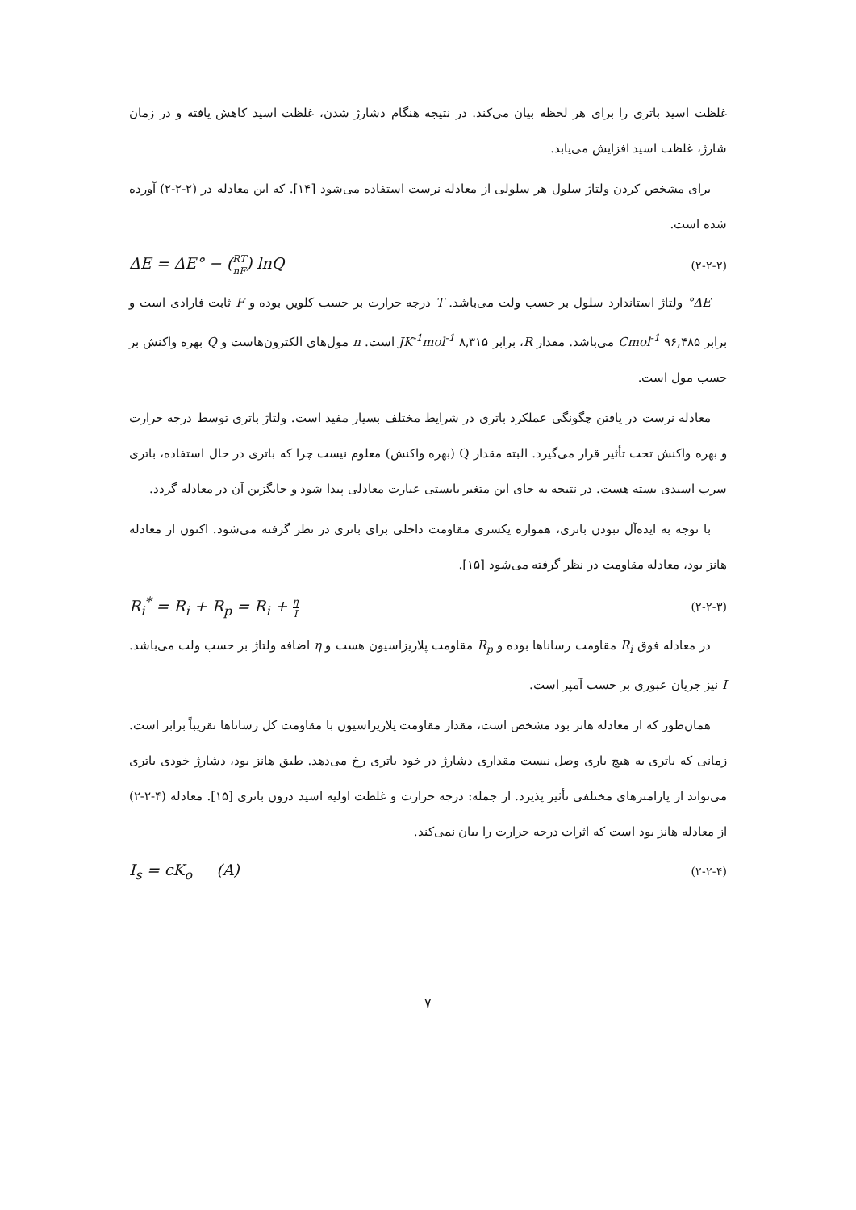غلظت اسید باتری را برای هر لحظه بیان می‌کند. در نتیجه هنگام دشارژ شدن، غلظت اسید کاهش یافته و در زمان شارژ، غلظت اسید افزایش می‌یابد.
برای مشخص کردن ولتاژ سلول هر سلولی از معادله نرست استفاده می‌شود [۱۴]. که این معادله در (۲-۲-۲) آورده شده است.
ΔE = ΔE° − (RT nF) lnQ (۲-۲-۲)
ΔE° ولتاژ استاندارد سلول بر حسب ولت می‌باشد. T درجه حرارت بر حسب کلوین بوده و F ثابت فارادی است و برابر Cmol<sup>-1</sup> ۹۶,۴۸۵ می‌باشد. مقدار R، برابر JK<sup>-1</sup>mol<sup>-1</sup> ۸,۳۱۵ است. n مول‌های الکترون‌هاست و Q بهره واکنش بر حسب مول است.
معادله نرست در یافتن چگونگی عملکرد باتری در شرایط مختلف بسیار مفید است. ولتاژ باتری توسط درجه حرارت و بهره واکنش تحت تأثیر قرار می‌گیرد. البته مقدار Q (بهره واکنش) معلوم نیست چرا که باتری در حال استفاده، باتری سرب اسیدی بسته هست. در نتیجه به جای این متغیر بایستی عبارت معادلی پیدا شود و جایگزین آن در معادله گردد.
با توجه به ایده‌آل نبودن باتری، همواره یکسری مقاومت داخلی برای باتری در نظر گرفته می‌شود. اکنون از معادله هانز بود، معادله مقاومت در نظر گرفته می‌شود [۱۵].
R<sub>i</sub><sup>*</sup> = R<sub>i</sub> + R<sub>p</sub> = R<sub>i</sub> + η I (۲-۲-۳)
در معادله فوق R<sub>i</sub> مقاومت رساناها بوده و R<sub>p</sub> مقاومت پلاریزاسیون هست و η اضافه ولتاژ بر حسب ولت می‌باشد. I نیز جریان عبوری بر حسب آمپر است.
همان‌طور که از معادله هانز بود مشخص است، مقدار مقاومت پلاریزاسیون با مقاومت کل رساناها تقریباً برابر است. زمانی که باتری به هیچ باری وصل نیست مقداری دشارژ در خود باتری رخ می‌دهد. طبق هانز بود، دشارژ خودی باتری می‌تواند از پارامترهای مختلفی تأثیر پذیرد. از جمله: درجه حرارت و غلظت اولیه اسید درون باتری [۱۵]. معادله (۴-۲-۲) از معادله هانز بود است که اثرات درجه حرارت را بیان نمی‌کند.
I<sub>s</sub> = cK<sub>o</sub> (A) (۲-۲-۴)
۷